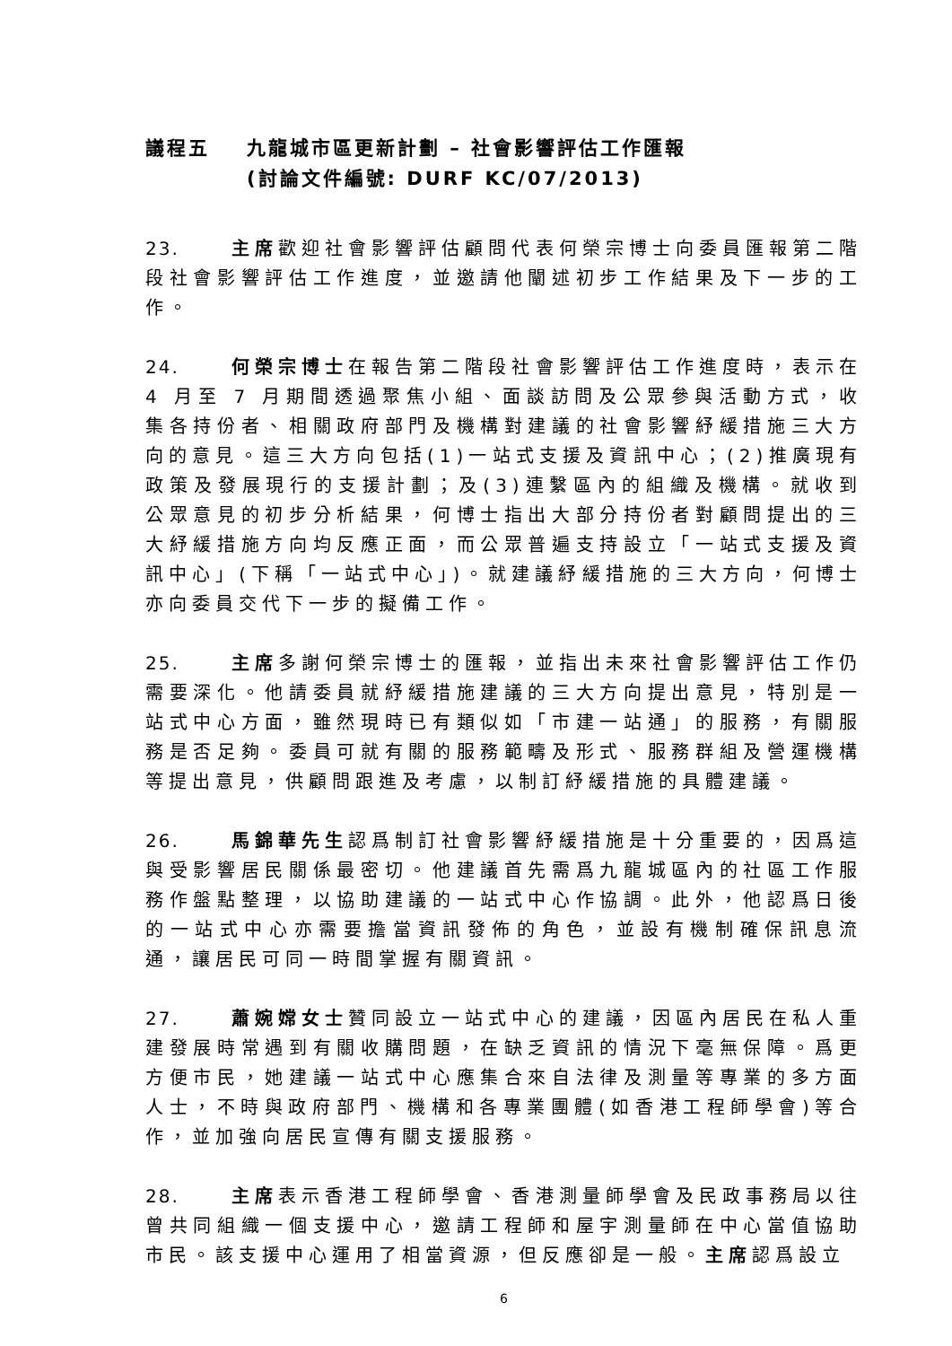議程五 九龍城市區更新計劃 – 社會影響評估工作匯報
(討論文件編號: DURF KC/07/2013)
23. 主席歡迎社會影響評估顧問代表何榮宗博士向委員匯報第二階段社會影響評估工作進度，並邀請他闡述初步工作結果及下一步的工作。
24. 何榮宗博士在報告第二階段社會影響評估工作進度時，表示在 4 月至 7 月期間透過聚焦小組、面談訪問及公眾參與活動方式，收集各持份者、相關政府部門及機構對建議的社會影響紓緩措施三大方向的意見。這三大方向包括(1)一站式支援及資訊中心；(2)推廣現有政策及發展現行的支援計劃；及(3)連繫區內的組織及機構。就收到公眾意見的初步分析結果，何博士指出大部分持份者對顧問提出的三大紓緩措施方向均反應正面，而公眾普遍支持設立「一站式支援及資訊中心」(下稱「一站式中心」)。就建議紓緩措施的三大方向，何博士亦向委員交代下一步的擬備工作。
25. 主席多謝何榮宗博士的匯報，並指出未來社會影響評估工作仍需要深化。他請委員就紓緩措施建議的三大方向提出意見，特別是一站式中心方面，雖然現時已有類似如「市建一站通」的服務，有關服務是否足夠。委員可就有關的服務範疇及形式、服務群組及營運機構等提出意見，供顧問跟進及考慮，以制訂紓緩措施的具體建議。
26. 馬錦華先生認爲制訂社會影響紓緩措施是十分重要的，因爲這與受影響居民關係最密切。他建議首先需爲九龍城區內的社區工作服務作盤點整理，以協助建議的一站式中心作協調。此外，他認爲日後的一站式中心亦需要擔當資訊發佈的角色，並設有機制確保訊息流通，讓居民可同一時間掌握有關資訊。
27. 蕭婉嫦女士贊同設立一站式中心的建議，因區內居民在私人重建發展時常遇到有關收購問題，在缺乏資訊的情況下毫無保障。爲更方便市民，她建議一站式中心應集合來自法律及測量等專業的多方面人士，不時與政府部門、機構和各專業團體(如香港工程師學會)等合作，並加強向居民宣傳有關支援服務。
28. 主席表示香港工程師學會、香港測量師學會及民政事務局以往曾共同組織一個支援中心，邀請工程師和屋宇測量師在中心當值協助市民。該支援中心運用了相當資源，但反應卻是一般。主席認爲設立
6